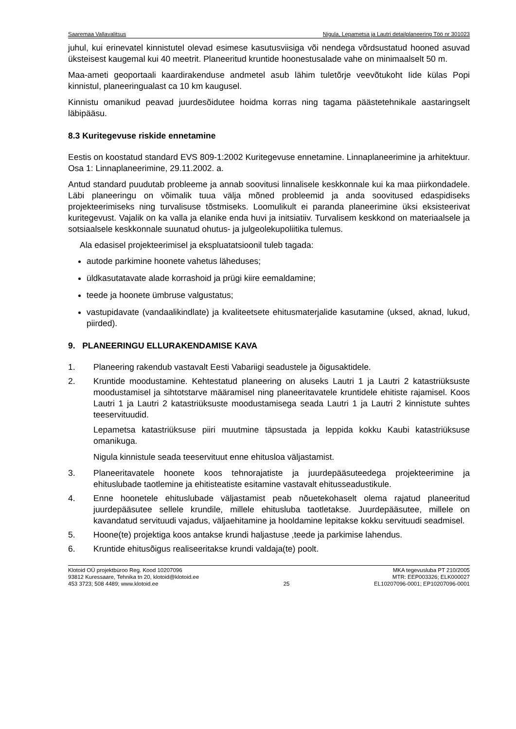Saaremaa Vallavalitsus Nigula, Lepametsa ja Lautri detailplaneering Töö nr 301023
juhul, kui erinevatel kinnistutel olevad esimese kasutusviisiga või nendega võrdsustatud hooned asuvad üksteisest kaugemal kui 40 meetrit. Planeeritud kruntide hoonestusalade vahe on minimaalselt 50 m.
Maa-ameti geoportaali kaardirakenduse andmetel asub lähim tuletõrje veevõtukoht Iide külas Popi kinnistul, planeeringualast ca 10 km kaugusel.
Kinnistu omanikud peavad juurdesõidutee hoidma korras ning tagama päästetehnikale aastaringselt läbipääsu.
8.3 Kuritegevuse riskide ennetamine
Eestis on koostatud standard EVS 809-1:2002 Kuritegevuse ennetamine. Linnaplaneerimine ja arhitektuur. Osa 1: Linnaplaneerimine, 29.11.2002. a.
Antud standard puudutab probleeme ja annab soovitusi linnalisele keskkonnale kui ka maa piirkondadele. Läbi planeeringu on võimalik tuua välja mõned probleemid ja anda soovitused edaspidiseks projekteerimiseks ning turvalisuse tõstmiseks. Loomulikult ei paranda planeerimine üksi eksisteerivat kuritegevust. Vajalik on ka valla ja elanike enda huvi ja initsiatiiv. Turvalisem keskkond on materiaalsele ja sotsiaalsele keskkonnale suunatud ohutus- ja julgeolekupoliitika tulemus.
Ala edasisel projekteerimisel ja ekspluatatsioonil tuleb tagada:
autode parkimine hoonete vahetus läheduses;
üldkasutatavate alade korrashoid ja prügi kiire eemaldamine;
teede ja hoonete ümbruse valgustatus;
vastupidavate (vandaalikindlate) ja kvaliteetsete ehitusmaterjalide kasutamine (uksed, aknad, lukud, piirded).
9. PLANEERINGU ELLURAKENDAMISE KAVA
1. Planeering rakendub vastavalt Eesti Vabariigi seadustele ja õigusaktidele.
2. Kruntide moodustamine. Kehtestatud planeering on aluseks Lautri 1 ja Lautri 2 katastriüksuste moodustamisel ja sihtotstarve määramisel ning planeeritavatele kruntidele ehitiste rajamisel. Koos Lautri 1 ja Lautri 2 katastriüksuste moodustamisega seada Lautri 1 ja Lautri 2 kinnistute suhtes teeservituudid.
Lepametsa katastriüksuse piiri muutmine täpsustada ja leppida kokku Kaubi katastriüksuse omanikuga.
Nigula kinnistule seada teeservituut enne ehitusloa väljastamist.
3. Planeeritavatele hoonete koos tehnorajatiste ja juurdepääsuteedega projekteerimine ja ehituslubade taotlemine ja ehitisteatiste esitamine vastavalt ehitusseadustikule.
4. Enne hoonetele ehituslubade väljastamist peab nõuetekohaselt olema rajatud planeeritud juurdepääsutee sellele krundile, millele ehitusluba taotletakse. Juurdepääsutee, millele on kavandatud servituudi vajadus, väljaehitamine ja hooldamine lepitakse kokku servituudi seadmisel.
5. Hoone(te) projektiga koos antakse krundi haljastuse ,teede ja parkimise lahendus.
6. Kruntide ehitusõigus realiseeritakse krundi valdaja(te) poolt.
Klotoid OÜ projektbüroo Reg. Kood 10207096
93812 Kuressaare, Tehnika tn 20, klotoid@klotoid.ee
453 3723; 508 4489; www.klotoid.ee
25 MKA tegevusluba PT 210/2005
MTR: EEP003326; ELK000027
EL10207096-0001; EP10207096-0001